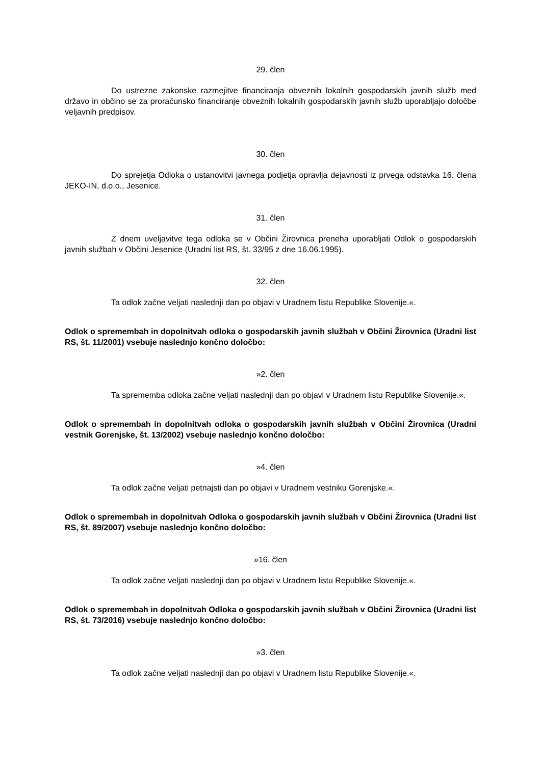29. člen
Do ustrezne zakonske razmejitve financiranja obveznih lokalnih gospodarskih javnih služb med državo in občino se za proračunsko financiranje obveznih lokalnih gospodarskih javnih služb uporabljajo določbe veljavnih predpisov.
30. člen
Do sprejetja Odloka o ustanovitvi javnega podjetja opravlja dejavnosti iz prvega odstavka 16. člena JEKO-IN, d.o.o., Jesenice.
31. člen
Z dnem uveljavitve tega odloka se v Občini Žirovnica preneha uporabljati Odlok o gospodarskih javnih službah v Občini Jesenice (Uradni list RS, št. 33/95 z dne 16.06.1995).
32. člen
Ta odlok začne veljati naslednji dan po objavi v Uradnem listu Republike Slovenije.«.
Odlok o spremembah in dopolnitvah odloka o gospodarskih javnih službah v Občini Žirovnica (Uradni list RS, št. 11/2001) vsebuje naslednjo končno določbo:
»2. člen
Ta sprememba odloka začne veljati naslednji dan po objavi v Uradnem listu Republike Slovenije.«.
Odlok o spremembah in dopolnitvah odloka o gospodarskih javnih službah v Občini Žirovnica (Uradni vestnik Gorenjske, št. 13/2002) vsebuje naslednjo končno določbo:
»4. člen
Ta odlok začne veljati petnajsti dan po objavi v Uradnem vestniku Gorenjske.«.
Odlok o spremembah in dopolnitvah Odloka o gospodarskih javnih službah v Občini Žirovnica (Uradni list RS, št. 89/2007) vsebuje naslednjo končno določbo:
»16. člen
Ta odlok začne veljati naslednji dan po objavi v Uradnem listu Republike Slovenije.«.
Odlok o spremembah in dopolnitvah Odloka o gospodarskih javnih službah v Občini Žirovnica (Uradni list RS, št. 73/2016) vsebuje naslednjo končno določbo:
»3. člen
Ta odlok začne veljati naslednji dan po objavi v Uradnem listu Republike Slovenije.«.